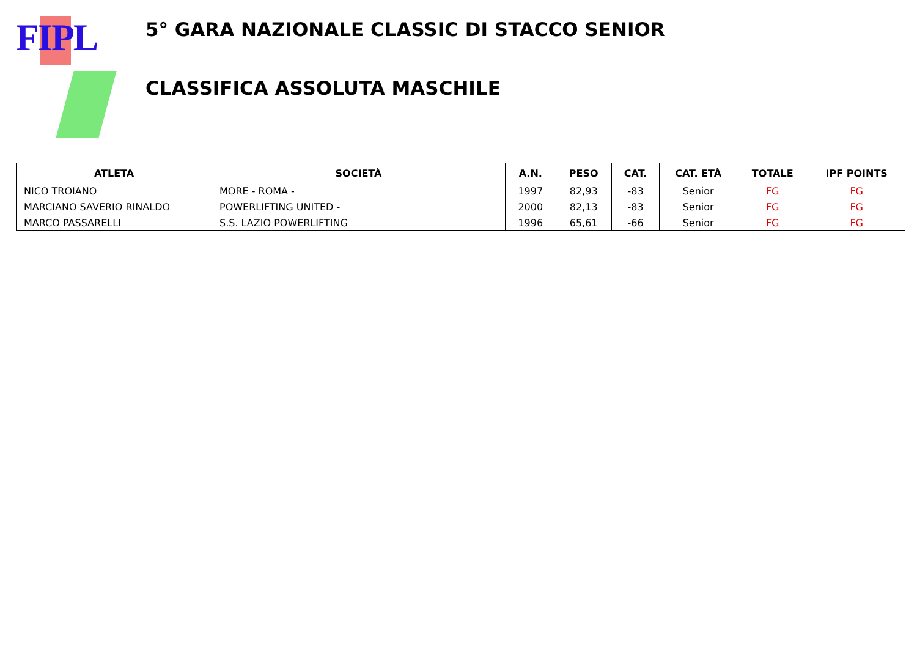FIPL
5° GARA NAZIONALE CLASSIC DI STACCO SENIOR
CLASSIFICA ASSOLUTA MASCHILE
| ATLETA | SOCIETÀ | A.N. | PESO | CAT. | CAT. ETÀ | TOTALE | IPF POINTS |
| --- | --- | --- | --- | --- | --- | --- | --- |
| NICO TROIANO | MORE - ROMA - | 1997 | 82,93 | -83 | Senior | FG | FG |
| MARCIANO SAVERIO RINALDO | POWERLIFTING UNITED - | 2000 | 82,13 | -83 | Senior | FG | FG |
| MARCO PASSARELLI | S.S. LAZIO POWERLIFTING | 1996 | 65,61 | -66 | Senior | FG | FG |